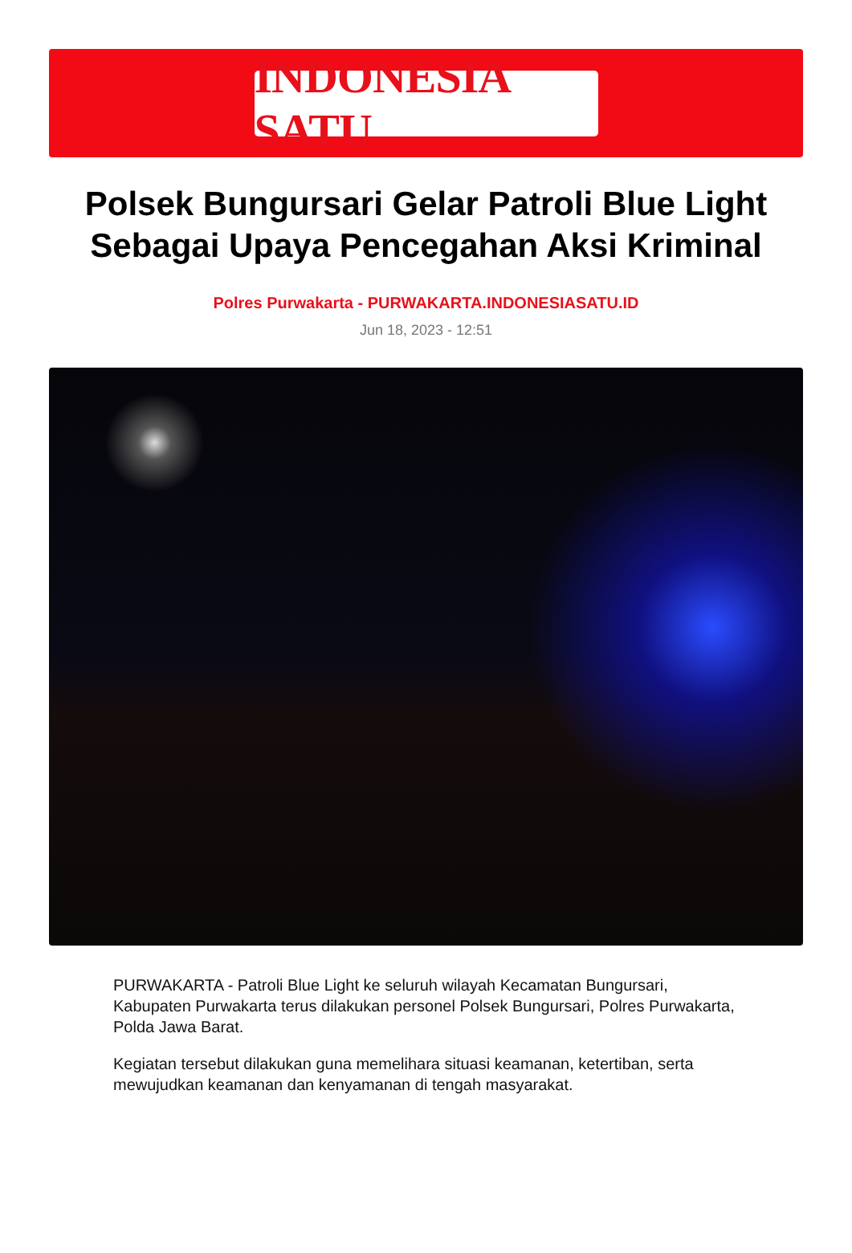INDONESIA SATU
Polsek Bungursari Gelar Patroli Blue Light Sebagai Upaya Pencegahan Aksi Kriminal
Polres Purwakarta - PURWAKARTA.INDONESIASATU.ID
Jun 18, 2023 - 12:51
PURWAKARTA - Patroli Blue Light ke seluruh wilayah Kecamatan Bungursari, Kabupaten Purwakarta terus dilakukan personel Polsek Bungursari, Polres Purwakarta, Polda Jawa Barat.
Kegiatan tersebut dilakukan guna memelihara situasi keamanan, ketertiban, serta mewujudkan keamanan dan kenyamanan di tengah masyarakat.